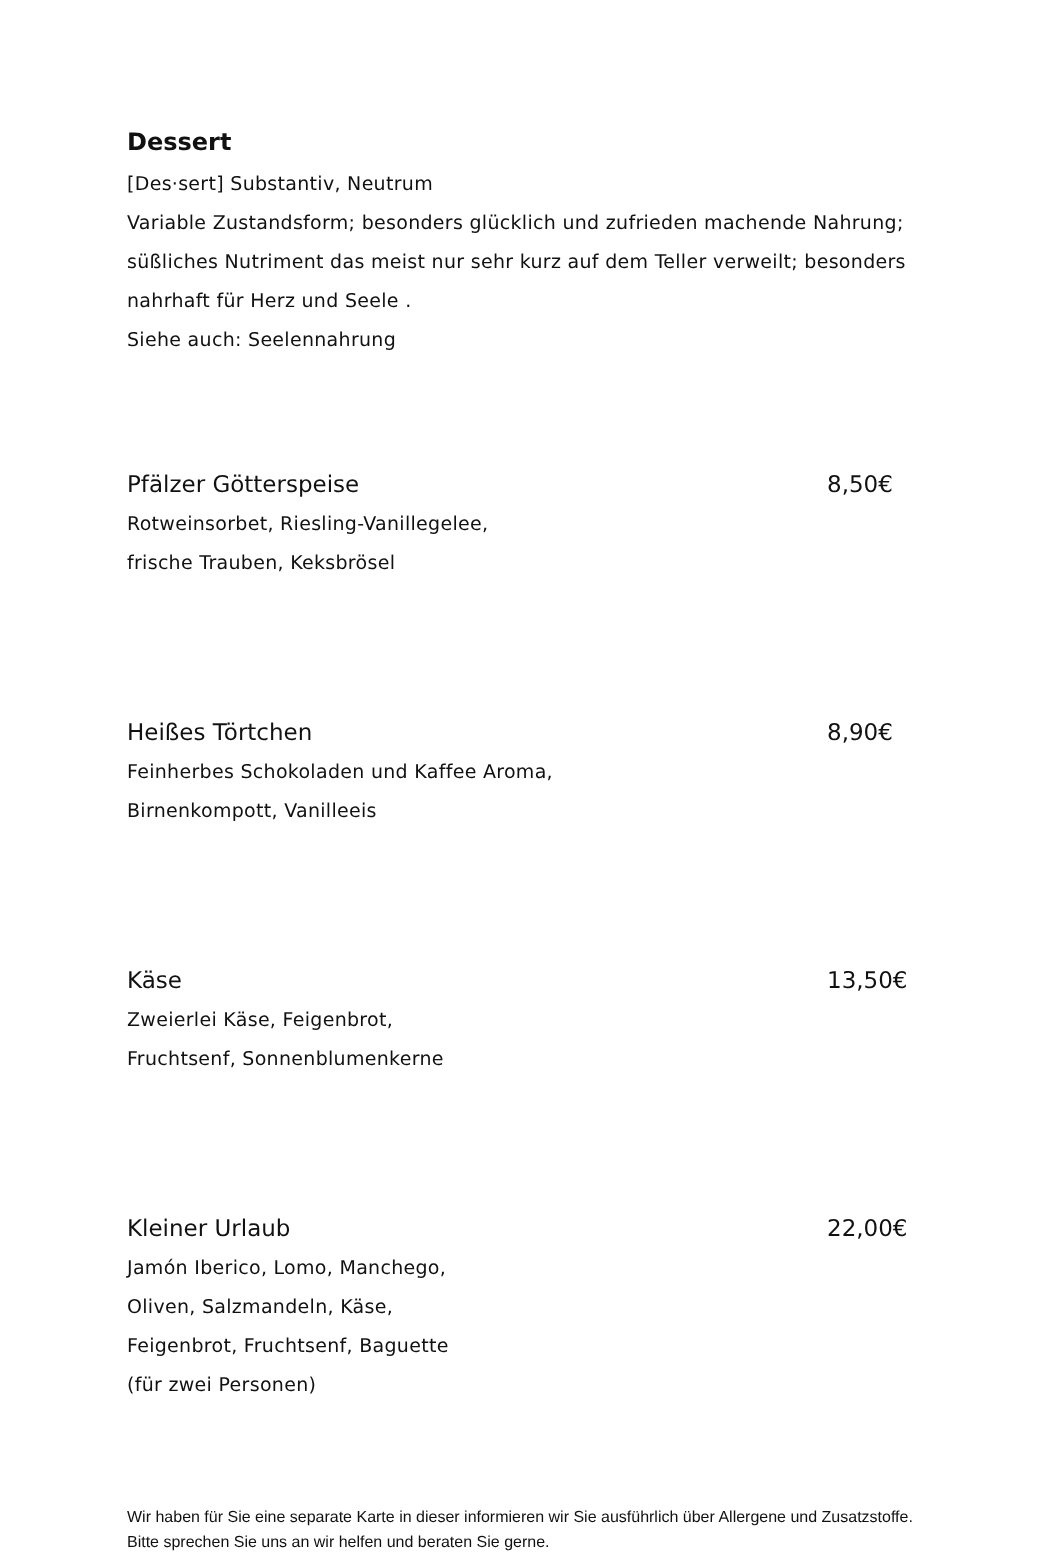Dessert
[Des·sert] Substantiv, Neutrum
Variable Zustandsform; besonders glücklich und zufrieden machende Nahrung; süßliches Nutriment das meist nur sehr kurz auf dem Teller verweilt; besonders nahrhaft für Herz und Seele .
Siehe auch: Seelennahrung
Pfälzer Götterspeise 8,50€
Rotweinsorbet, Riesling-Vanillegelee,
frische Trauben, Keksbrösel
Heißes Törtchen 8,90€
Feinherbes Schokoladen und Kaffee Aroma,
Birnenkompott, Vanilleeis
Käse 13,50€
Zweierlei Käse, Feigenbrot,
Fruchtsenf, Sonnenblumenkerne
Kleiner Urlaub 22,00€
Jamón Iberico, Lomo, Manchego,
Oliven, Salzmandeln, Käse,
Feigenbrot, Fruchtsenf, Baguette
(für zwei Personen)
Wir haben für Sie eine separate Karte in dieser informieren wir Sie ausführlich über Allergene und Zusatzstoffe. Bitte sprechen Sie uns an wir helfen und beraten Sie gerne.